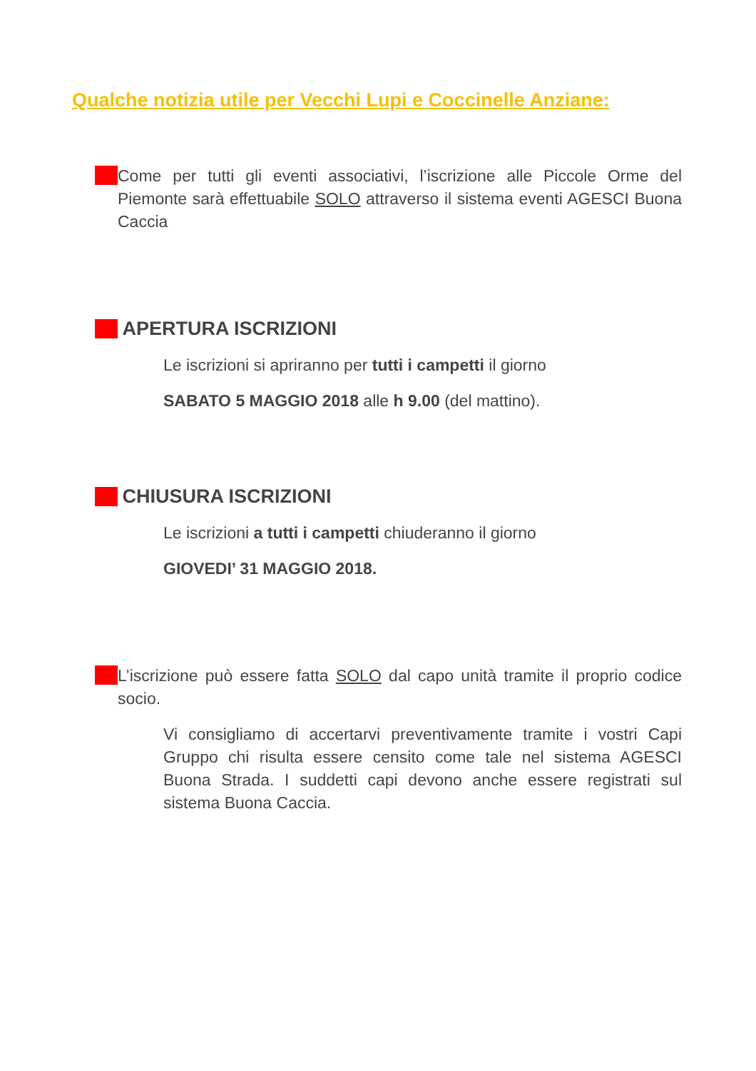Qualche notizia utile per Vecchi Lupi e Coccinelle Anziane:
Come per tutti gli eventi associativi, l’iscrizione alle Piccole Orme del Piemonte sarà effettuabile SOLO attraverso il sistema eventi AGESCI Buona Caccia
APERTURA ISCRIZIONI
Le iscrizioni si apriranno per tutti i campetti il giorno
SABATO 5 MAGGIO 2018 alle h 9.00 (del mattino).
CHIUSURA ISCRIZIONI
Le iscrizioni a tutti i campetti chiuderanno il giorno
GIOVEDI’ 31 MAGGIO 2018.
L’iscrizione può essere fatta SOLO dal capo unità tramite il proprio codice socio.
Vi consigliamo di accertarvi preventivamente tramite i vostri Capi Gruppo chi risulta essere censito come tale nel sistema AGESCI Buona Strada. I suddetti capi devono anche essere registrati sul sistema Buona Caccia.